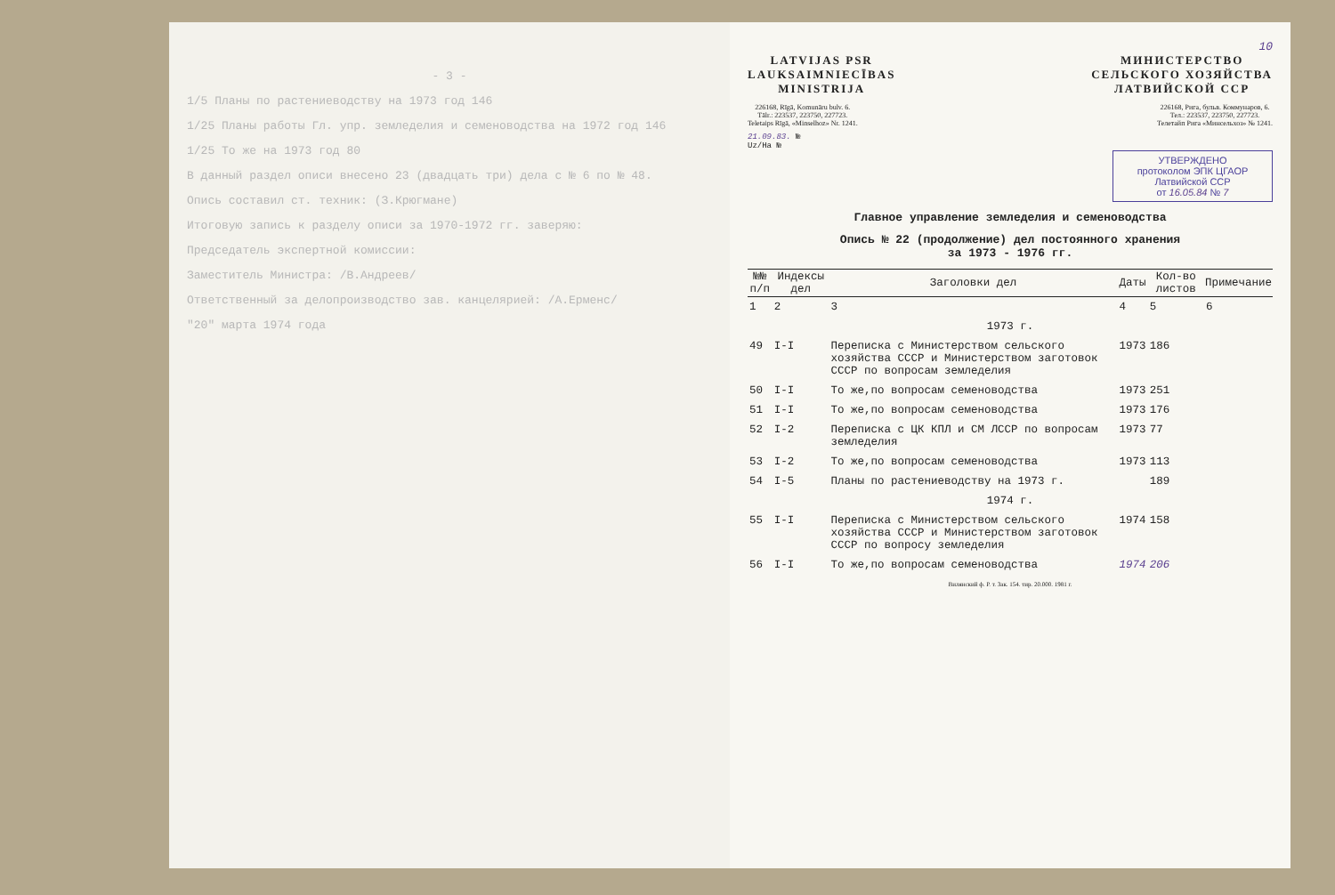- 3 -
1/5 Планы по растениеводству на 1973 год 146
1/25 Планы работы Гл. упр. земледелия и семеноводства на 1972 год 146
1/25 То же на 1973 год 80
В данный раздел описи внесено 23 (двадцать три) дела с № 6 по № 48.
Опись составил ст. техник: (З.Крюгмане)
Итоговую запись к разделу описи за 1970-1972 гг. заверяю:
Председатель экспертной комиссии:
Заместитель Министра: /В.Андреев/
Ответственный за делопроизводство зав. канцелярией: /А.Ерменс/
"20" марта 1974 года
10
LATVIJAS PSR
LAUKSAIMNIECĪBAS
MINISTRIJA
МИНИСТЕРСТВО
СЕЛЬСКОГО ХОЗЯЙСТВА
ЛАТВИЙСКОЙ ССР
226168, Rīgā, Komunāru bulv. 6.
Tālr.: 223537, 223750, 227723.
Teletaips Rīgā, «Minselhoz» Nr. 1241.
226168, Рига, бульв. Коммунаров, 6.
Тел.: 223537, 223750, 227723.
Телетайп Рига «Минсельхоз» № 1241.
21.09.83. №
Uz/На №
УТВЕРЖДЕНО
протоколом ЭПК ЦГАОР Латвийской ССР
от 16.05.84 № 7
Главное управление земледелия и семеноводства
Опись № 22 (продолжение) дел постоянного хранения
за 1973 - 1976 гг.
| №№ п/п | Индексы дел | Заголовки дел | Даты | Кол-во листов | Примечание |
| --- | --- | --- | --- | --- | --- |
| 1 | 2 | 3 | 4 | 5 | 6 |
| 1973 г. | | | | | |
| 49 | I-I | Переписка с Министерством сельского хозяйства СССР и Министерством заготовок СССР по вопросам земледелия | 1973 | 186 | |
| 50 | I-I | То же,по вопросам семеноводства | 1973 | 251 | |
| 51 | I-I | То же,по вопросам семеноводства | 1973 | 176 | |
| 52 | I-2 | Переписка с ЦК КПЛ и СМ ЛССР по вопросам земледелия | 1973 | 77 | |
| 53 | I-2 | То же,по вопросам семеноводства | 1973 | 113 | |
| 54 | I-5 | Планы по растениеводству на 1973 г. | | 189 | |
| 1974 г. | | | | | |
| 55 | I-I | Переписка с Министерством сельского хозяйства СССР и Министерством заготовок СССР по вопросу земледелия | 1974 | 158 | |
| 56 | I-I | То же,по вопросам семеноводства | 1974 | 206 | |
Вилянский ф. Р. т. Зак. 154. тир. 20.000. 1981 г.